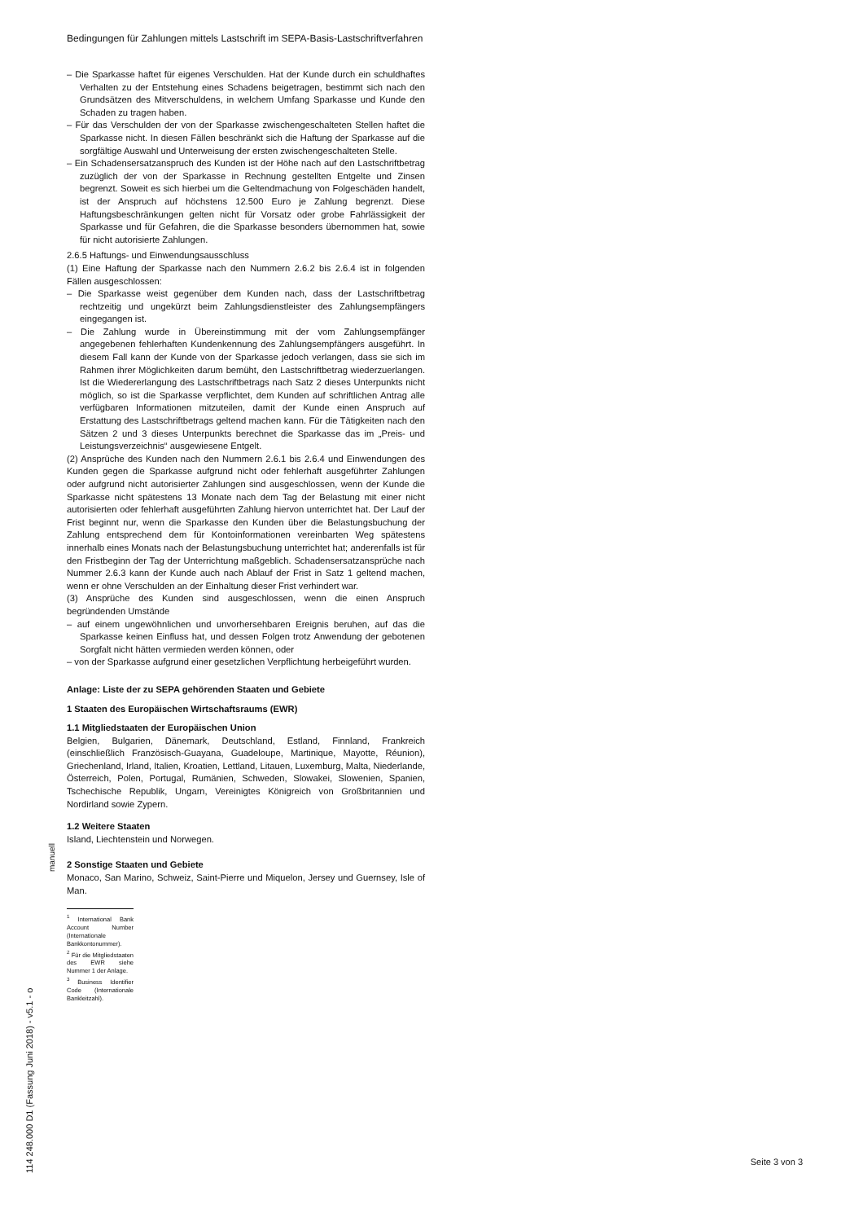Bedingungen für Zahlungen mittels Lastschrift im SEPA-Basis-Lastschriftverfahren
– Die Sparkasse haftet für eigenes Verschulden. Hat der Kunde durch ein schuldhaftes Verhalten zu der Entstehung eines Schadens beigetragen, bestimmt sich nach den Grundsätzen des Mitverschuldens, in welchem Umfang Sparkasse und Kunde den Schaden zu tragen haben.
– Für das Verschulden der von der Sparkasse zwischengeschalteten Stellen haftet die Sparkasse nicht. In diesen Fällen beschränkt sich die Haftung der Sparkasse auf die sorgfältige Auswahl und Unterweisung der ersten zwischengeschalteten Stelle.
– Ein Schadensersatzanspruch des Kunden ist der Höhe nach auf den Lastschriftbetrag zuzüglich der von der Sparkasse in Rechnung gestellten Entgelte und Zinsen begrenzt. Soweit es sich hierbei um die Geltendmachung von Folgeschäden handelt, ist der Anspruch auf höchstens 12.500 Euro je Zahlung begrenzt. Diese Haftungsbeschränkungen gelten nicht für Vorsatz oder grobe Fahrlässigkeit der Sparkasse und für Gefahren, die die Sparkasse besonders übernommen hat, sowie für nicht autorisierte Zahlungen.
2.6.5 Haftungs- und Einwendungsausschluss
(1) Eine Haftung der Sparkasse nach den Nummern 2.6.2 bis 2.6.4 ist in folgenden Fällen ausgeschlossen:
– Die Sparkasse weist gegenüber dem Kunden nach, dass der Lastschriftbetrag rechtzeitig und ungekürzt beim Zahlungsdienstleister des Zahlungsempfängers eingegangen ist.
– Die Zahlung wurde in Übereinstimmung mit der vom Zahlungsempfänger angegebenen fehlerhaften Kundenkennung des Zahlungsempfängers ausgeführt. In diesem Fall kann der Kunde von der Sparkasse jedoch verlangen, dass sie sich im Rahmen ihrer Möglichkeiten darum bemüht, den Lastschriftbetrag wiederzuerlangen. Ist die Wiedererlangung des Lastschriftbetrags nach Satz 2 dieses Unterpunkts nicht möglich, so ist die Sparkasse verpflichtet, dem Kunden auf schriftlichen Antrag alle verfügbaren Informationen mitzuteilen, damit der Kunde einen Anspruch auf Erstattung des Lastschriftbetrags geltend machen kann. Für die Tätigkeiten nach den Sätzen 2 und 3 dieses Unterpunkts berechnet die Sparkasse das im „Preis- und Leistungsverzeichnis“ ausgewiesene Entgelt.
(2) Ansprüche des Kunden nach den Nummern 2.6.1 bis 2.6.4 und Einwendungen des Kunden gegen die Sparkasse aufgrund nicht oder fehlerhaft ausgeführter Zahlungen oder aufgrund nicht autorisierter Zahlungen sind ausgeschlossen, wenn der Kunde die Sparkasse nicht spätestens 13 Monate nach dem Tag der Belastung mit einer nicht autorisierten oder fehlerhaft ausgeführten Zahlung hiervon unterrichtet hat. Der Lauf der Frist beginnt nur, wenn die Sparkasse den Kunden über die Belastungsbuchung der Zahlung entsprechend dem für Kontoinformationen vereinbarten Weg spätestens innerhalb eines Monats nach der Belastungsbuchung unterrichtet hat; anderenfalls ist für den Fristbeginn der Tag der Unterrichtung maßgeblich. Schadensersatzansprüche nach Nummer 2.6.3 kann der Kunde auch nach Ablauf der Frist in Satz 1 geltend machen, wenn er ohne Verschulden an der Einhaltung dieser Frist verhindert war.
(3) Ansprüche des Kunden sind ausgeschlossen, wenn die einen Anspruch begründenden Umstände
– auf einem ungewöhnlichen und unvorhersehbaren Ereignis beruhen, auf das die Sparkasse keinen Einfluss hat, und dessen Folgen trotz Anwendung der gebotenen Sorgfalt nicht hätten vermieden werden können, oder
– von der Sparkasse aufgrund einer gesetzlichen Verpflichtung herbeigeführt wurden.
Anlage: Liste der zu SEPA gehörenden Staaten und Gebiete
1 Staaten des Europäischen Wirtschaftsraums (EWR)
1.1 Mitgliedstaaten der Europäischen Union
Belgien, Bulgarien, Dänemark, Deutschland, Estland, Finnland, Frankreich (einschließlich Französisch-Guayana, Guadeloupe, Martinique, Mayotte, Réunion), Griechenland, Irland, Italien, Kroatien, Lettland, Litauen, Luxemburg, Malta, Niederlande, Österreich, Polen, Portugal, Rumänien, Schweden, Slowakei, Slowenien, Spanien, Tschechische Republik, Ungarn, Vereinigtes Königreich von Großbritannien und Nordirland sowie Zypern.
1.2 Weitere Staaten
Island, Liechtenstein und Norwegen.
2 Sonstige Staaten und Gebiete
Monaco, San Marino, Schweiz, Saint-Pierre und Miquelon, Jersey und Guernsey, Isle of Man.
<sup>1</sup> International Bank Account Number (Internationale Bankkontonummer).
<sup>2</sup> Für die Mitgliedstaaten des EWR siehe Nummer 1 der Anlage.
<sup>3</sup> Business Identifier Code (Internationale Bankleitzahl).
manuell
114 248.000 D1 (Fassung Juni 2018) - v5.1 - o
Seite 3 von 3